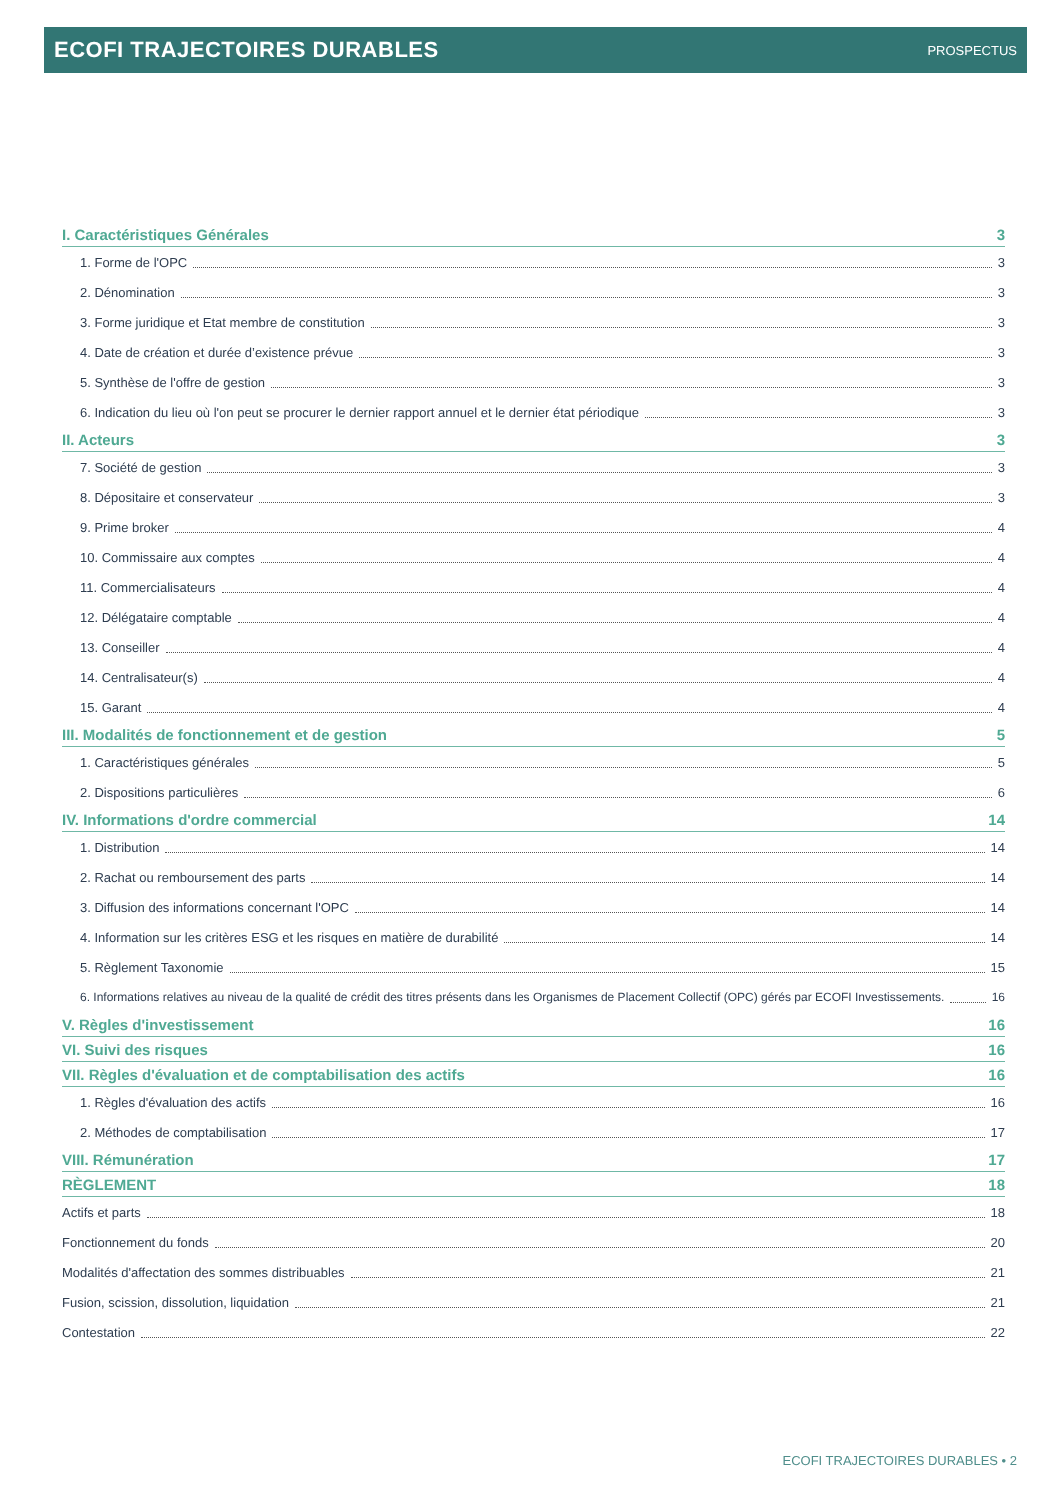ECOFI TRAJECTOIRES DURABLES PROSPECTUS
I. Caractéristiques Générales 3
1. Forme de l'OPC 3
2. Dénomination 3
3. Forme juridique et Etat membre de constitution 3
4. Date de création et durée d’existence prévue 3
5. Synthèse de l'offre de gestion 3
6. Indication du lieu où l'on peut se procurer le dernier rapport annuel et le dernier état périodique 3
II. Acteurs 3
7. Société de gestion 3
8. Dépositaire et conservateur 3
9. Prime broker 4
10. Commissaire aux comptes 4
11. Commercialisateurs 4
12. Délégataire comptable 4
13. Conseiller 4
14. Centralisateur(s) 4
15. Garant 4
III. Modalités de fonctionnement et de gestion 5
1. Caractéristiques générales 5
2. Dispositions particulières 6
IV. Informations d'ordre commercial 14
1. Distribution 14
2. Rachat ou remboursement des parts 14
3. Diffusion des informations concernant l'OPC 14
4. Information sur les critères ESG et les risques en matière de durabilité 14
5. Règlement Taxonomie 15
6. Informations relatives au niveau de la qualité de crédit des titres présents dans les Organismes de Placement Collectif (OPC) gérés par ECOFI Investissements. 16
V. Règles d'investissement 16
VI. Suivi des risques 16
VII. Règles d'évaluation et de comptabilisation des actifs 16
1. Règles d'évaluation des actifs 16
2. Méthodes de comptabilisation 17
VIII. Rémunération 17
RÈGLEMENT 18
Actifs et parts 18
Fonctionnement du fonds 20
Modalités d'affectation des sommes distribuables 21
Fusion, scission, dissolution, liquidation 21
Contestation 22
ECOFI TRAJECTOIRES DURABLES • 2